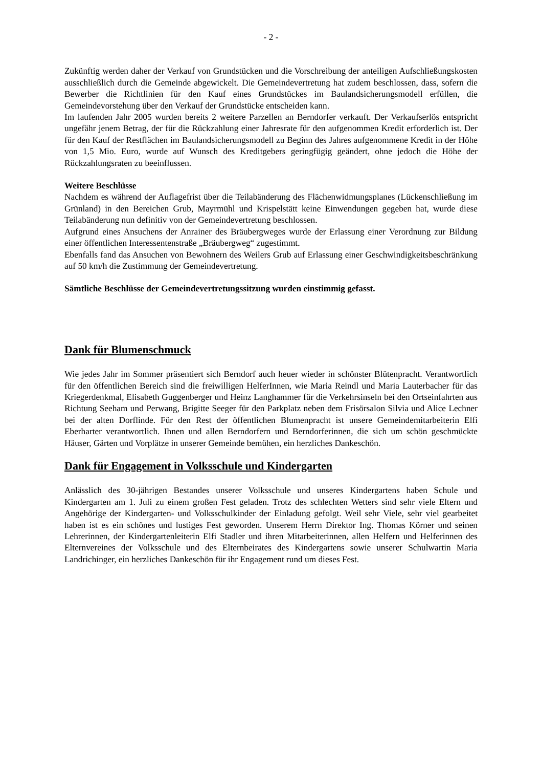- 2 -
Zukünftig werden daher der Verkauf von Grundstücken und die Vorschreibung der anteiligen Aufschließungskosten ausschließlich durch die Gemeinde abgewickelt. Die Gemeindevertretung hat zudem beschlossen, dass, sofern die Bewerber die Richtlinien für den Kauf eines Grundstückes im Baulandsicherungsmodell erfüllen, die Gemeindevorstehung über den Verkauf der Grundstücke entscheiden kann.
Im laufenden Jahr 2005 wurden bereits 2 weitere Parzellen an Berndorfer verkauft. Der Verkaufserlös entspricht ungefähr jenem Betrag, der für die Rückzahlung einer Jahresrate für den aufgenommen Kredit erforderlich ist. Der für den Kauf der Restflächen im Baulandsicherungsmodell zu Beginn des Jahres aufgenommene Kredit in der Höhe von 1,5 Mio. Euro, wurde auf Wunsch des Kreditgebers geringfügig geändert, ohne jedoch die Höhe der Rückzahlungsraten zu beeinflussen.
Weitere Beschlüsse
Nachdem es während der Auflagefrist über die Teilabänderung des Flächenwidmungsplanes (Lückenschließung im Grünland) in den Bereichen Grub, Mayrmühl und Krispelstätt keine Einwendungen gegeben hat, wurde diese Teilabänderung nun definitiv von der Gemeindevertretung beschlossen.
Aufgrund eines Ansuchens der Anrainer des Bräubergweges wurde der Erlassung einer Verordnung zur Bildung einer öffentlichen Interessentenstraße „Bräubergweg“ zugestimmt.
Ebenfalls fand das Ansuchen von Bewohnern des Weilers Grub auf Erlassung einer Geschwindigkeitsbeschränkung auf 50 km/h die Zustimmung der Gemeindevertretung.
Sämtliche Beschlüsse der Gemeindevertretungssitzung wurden einstimmig gefasst.
Dank für Blumenschmuck
Wie jedes Jahr im Sommer präsentiert sich Berndorf auch heuer wieder in schönster Blütenpracht. Verantwortlich für den öffentlichen Bereich sind die freiwilligen HelferInnen, wie Maria Reindl und Maria Lauterbacher für das Kriegerdenkmal, Elisabeth Guggenberger und Heinz Langhammer für die Verkehrsinseln bei den Ortseinfahrten aus Richtung Seeham und Perwang, Brigitte Seeger für den Parkplatz neben dem Frisörsalon Silvia und Alice Lechner bei der alten Dorflinde. Für den Rest der öffentlichen Blumenpracht ist unsere Gemeindemitarbeiterin Elfi Eberharter verantwortlich. Ihnen und allen Berndorfern und Berndorferinnen, die sich um schön geschmückte Häuser, Gärten und Vorplätze in unserer Gemeinde bemühen, ein herzliches Dankeschön.
Dank für Engagement in Volksschule und Kindergarten
Anlässlich des 30-jährigen Bestandes unserer Volksschule und unseres Kindergartens haben Schule und Kindergarten am 1. Juli zu einem großen Fest geladen. Trotz des schlechten Wetters sind sehr viele Eltern und Angehörige der Kindergarten- und Volksschulkinder der Einladung gefolgt. Weil sehr Viele, sehr viel gearbeitet haben ist es ein schönes und lustiges Fest geworden. Unserem Herrn Direktor Ing. Thomas Körner und seinen Lehrerinnen, der Kindergartenleiterin Elfi Stadler und ihren Mitarbeiterinnen, allen Helfern und Helferinnen des Elternvereines der Volksschule und des Elternbeirates des Kindergartens sowie unserer Schulwartin Maria Landrichinger, ein herzliches Dankeschön für ihr Engagement rund um dieses Fest.